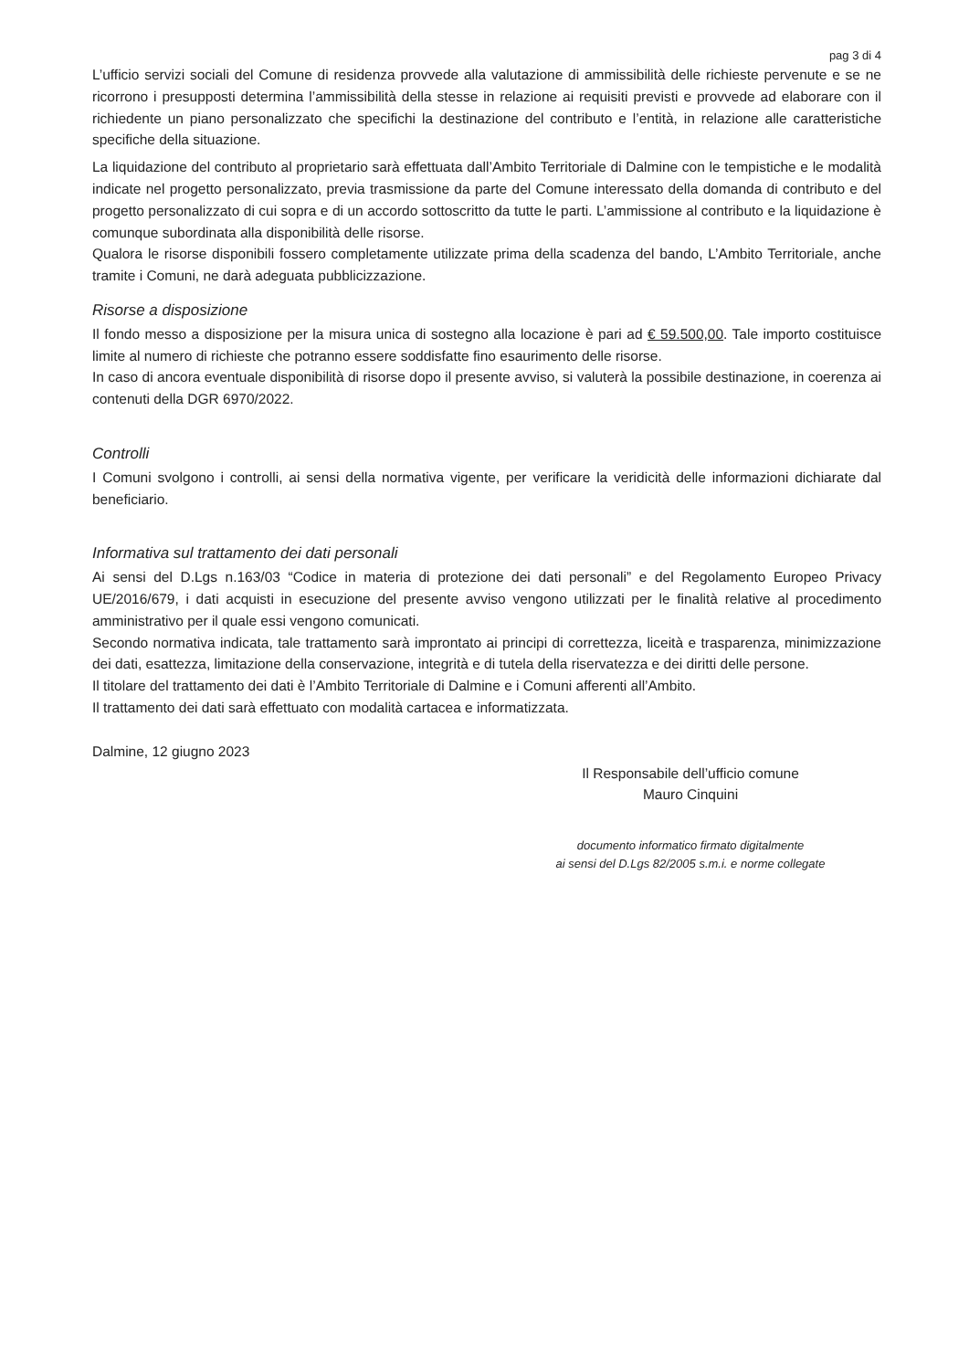pag 3 di 4
L’ufficio servizi sociali del Comune di residenza provvede alla valutazione di ammissibilità delle richieste pervenute e se ne ricorrono i presupposti determina l’ammissibilità della stesse in relazione ai requisiti previsti e provvede ad elaborare con il richiedente un piano personalizzato che specifichi la destinazione del contributo e l’entità, in relazione alle caratteristiche specifiche della situazione.
La liquidazione del contributo al proprietario sarà effettuata dall’Ambito Territoriale di Dalmine con le tempistiche e le modalità indicate nel progetto personalizzato, previa trasmissione da parte del Comune interessato della domanda di contributo e del progetto personalizzato di cui sopra e di un accordo sottoscritto da tutte le parti. L’ammissione al contributo e la liquidazione è comunque subordinata alla disponibilità delle risorse.
Qualora le risorse disponibili fossero completamente utilizzate prima della scadenza del bando, L’Ambito Territoriale, anche tramite i Comuni, ne darà adeguata pubblicizzazione.
Risorse a disposizione
Il fondo messo a disposizione per la misura unica di sostegno alla locazione è pari ad € 59.500,00. Tale importo costituisce limite al numero di richieste che potranno essere soddisfatte fino esaurimento delle risorse.
In caso di ancora eventuale disponibilità di risorse dopo il presente avviso, si valuterà la possibile destinazione, in coerenza ai contenuti della DGR 6970/2022.
Controlli
I Comuni svolgono i controlli, ai sensi della normativa vigente, per verificare la veridicità delle informazioni dichiarate dal beneficiario.
Informativa sul trattamento dei dati personali
Ai sensi del D.Lgs n.163/03 “Codice in materia di protezione dei dati personali” e del Regolamento Europeo Privacy UE/2016/679, i dati acquisti in esecuzione del presente avviso vengono utilizzati per le finalità relative al procedimento amministrativo per il quale essi vengono comunicati.
Secondo normativa indicata, tale trattamento sarà improntato ai principi di correttezza, liceità e trasparenza, minimizzazione dei dati, esattezza, limitazione della conservazione, integrità e di tutela della riservatezza e dei diritti delle persone.
Il titolare del trattamento dei dati è l’Ambito Territoriale di Dalmine e i Comuni afferenti all’Ambito.
Il trattamento dei dati sarà effettuato con modalità cartacea e informatizzata.
Dalmine, 12 giugno 2023
Il Responsabile dell’ufficio comune
Mauro Cinquini
documento informatico firmato digitalmente
ai sensi del D.Lgs 82/2005 s.m.i. e norme collegate